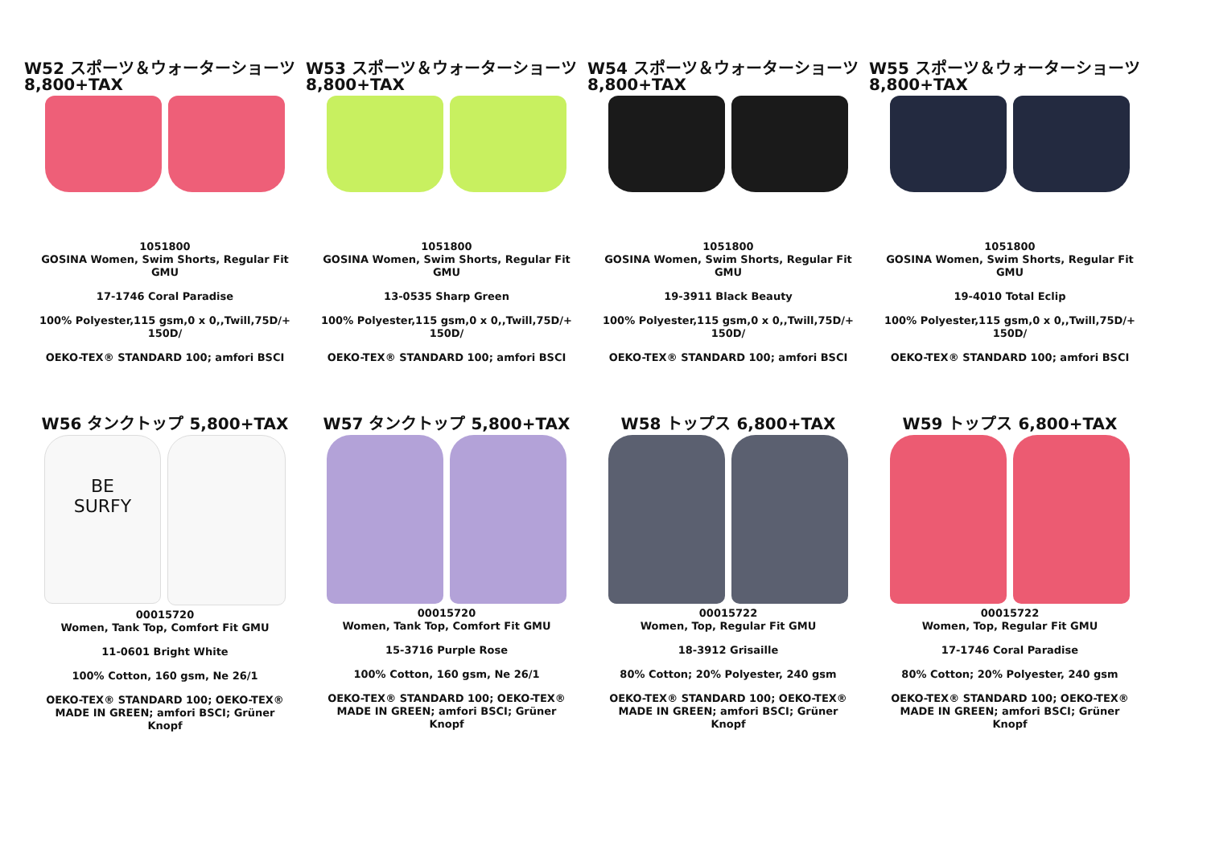W52 スポーツ＆ウォーターショーツ
8,800+TAX
1051800
GOSINA Women, Swim Shorts, Regular Fit
GMU
17-1746 Coral Paradise
100% Polyester,115 gsm,0 x 0,,Twill,75D/+
150D/
OEKO-TEX® STANDARD 100; amfori BSCI
W53 スポーツ＆ウォーターショーツ
8,800+TAX
1051800
GOSINA Women, Swim Shorts, Regular Fit
GMU
13-0535 Sharp Green
100% Polyester,115 gsm,0 x 0,,Twill,75D/+
150D/
OEKO-TEX® STANDARD 100; amfori BSCI
W54 スポーツ＆ウォーターショーツ
8,800+TAX
1051800
GOSINA Women, Swim Shorts, Regular Fit
GMU
19-3911 Black Beauty
100% Polyester,115 gsm,0 x 0,,Twill,75D/+
150D/
OEKO-TEX® STANDARD 100; amfori BSCI
W55 スポーツ＆ウォーターショーツ
8,800+TAX
1051800
GOSINA Women, Swim Shorts, Regular Fit
GMU
19-4010 Total Eclip
100% Polyester,115 gsm,0 x 0,,Twill,75D/+
150D/
OEKO-TEX® STANDARD 100; amfori BSCI
W56 タンクトップ 5,800+TAX
BE
SURFY
00015720
Women, Tank Top, Comfort Fit GMU
11-0601 Bright White
100% Cotton, 160 gsm, Ne 26/1
OEKO-TEX® STANDARD 100; OEKO-TEX®
MADE IN GREEN; amfori BSCI; Grüner
Knopf
W57 タンクトップ 5,800+TAX
00015720
Women, Tank Top, Comfort Fit GMU
15-3716 Purple Rose
100% Cotton, 160 gsm, Ne 26/1
OEKO-TEX® STANDARD 100; OEKO-TEX®
MADE IN GREEN; amfori BSCI; Grüner
Knopf
W58 トップス 6,800+TAX
00015722
Women, Top, Regular Fit GMU
18-3912 Grisaille
80% Cotton; 20% Polyester, 240 gsm
OEKO-TEX® STANDARD 100; OEKO-TEX®
MADE IN GREEN; amfori BSCI; Grüner
Knopf
W59 トップス 6,800+TAX
00015722
Women, Top, Regular Fit GMU
17-1746 Coral Paradise
80% Cotton; 20% Polyester, 240 gsm
OEKO-TEX® STANDARD 100; OEKO-TEX®
MADE IN GREEN; amfori BSCI; Grüner
Knopf